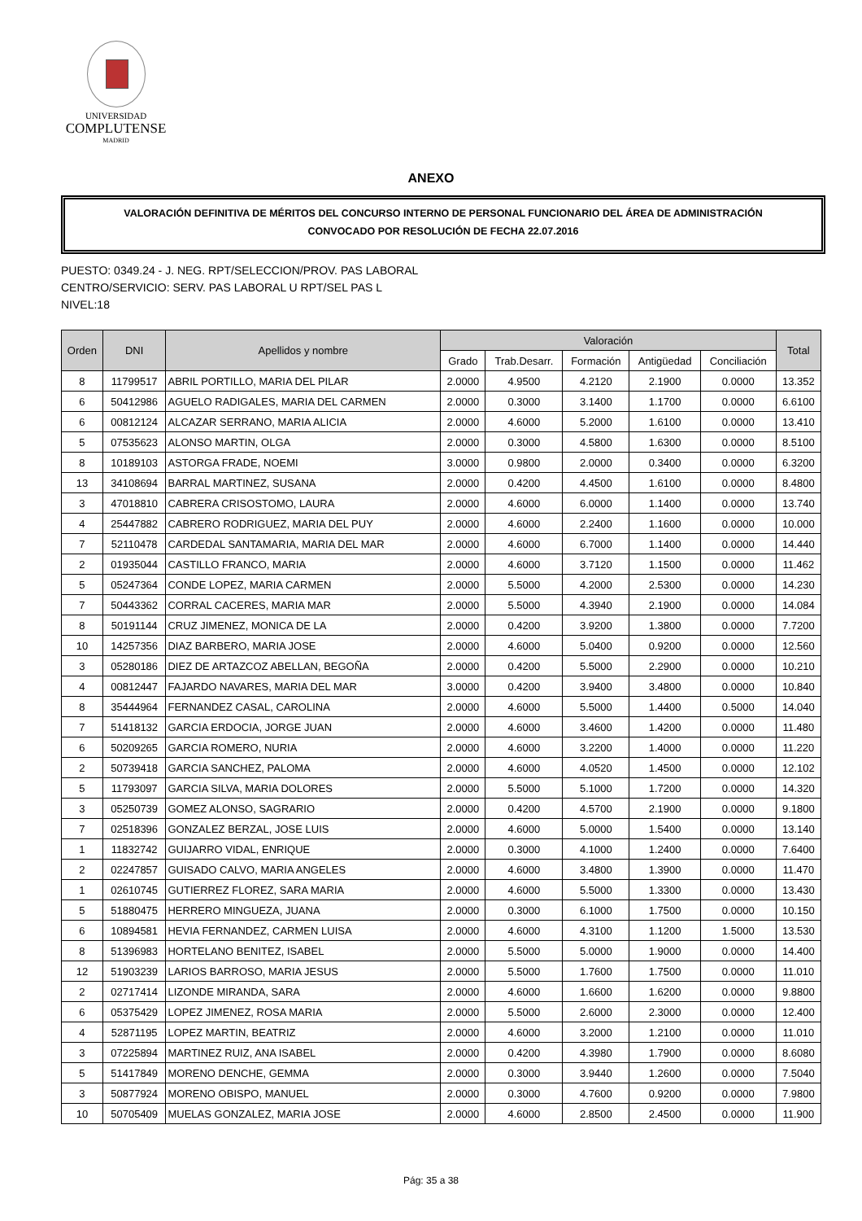UNIVERSIDAD
COMPLUTENSE
MADRID
ANEXO
VALORACIÓN DEFINITIVA DE MÉRITOS DEL CONCURSO INTERNO DE PERSONAL FUNCIONARIO DEL ÁREA DE ADMINISTRACIÓN
CONVOCADO POR RESOLUCIÓN DE FECHA 22.07.2016
PUESTO: 0349.24 - J. NEG. RPT/SELECCION/PROV. PAS LABORAL
CENTRO/SERVICIO: SERV. PAS LABORAL U RPT/SEL PAS L
NIVEL:18
| Orden | DNI | Apellidos y nombre | Valoración | | | | | Total |
| --- | --- | --- | --- | --- | --- | --- | --- | --- |
| | | | Grado | Trab.Desarr. | Formación | Antigüedad | Conciliación | |
| 8 | 11799517 | ABRIL PORTILLO, MARIA DEL PILAR | 2.0000 | 4.9500 | 4.2120 | 2.1900 | 0.0000 | 13.352 |
| 6 | 50412986 | AGUELO RADIGALES, MARIA DEL CARMEN | 2.0000 | 0.3000 | 3.1400 | 1.1700 | 0.0000 | 6.6100 |
| 6 | 00812124 | ALCAZAR SERRANO, MARIA ALICIA | 2.0000 | 4.6000 | 5.2000 | 1.6100 | 0.0000 | 13.410 |
| 5 | 07535623 | ALONSO MARTIN, OLGA | 2.0000 | 0.3000 | 4.5800 | 1.6300 | 0.0000 | 8.5100 |
| 8 | 10189103 | ASTORGA FRADE, NOEMI | 3.0000 | 0.9800 | 2.0000 | 0.3400 | 0.0000 | 6.3200 |
| 13 | 34108694 | BARRAL MARTINEZ, SUSANA | 2.0000 | 0.4200 | 4.4500 | 1.6100 | 0.0000 | 8.4800 |
| 3 | 47018810 | CABRERA CRISOSTOMO, LAURA | 2.0000 | 4.6000 | 6.0000 | 1.1400 | 0.0000 | 13.740 |
| 4 | 25447882 | CABRERO RODRIGUEZ, MARIA DEL PUY | 2.0000 | 4.6000 | 2.2400 | 1.1600 | 0.0000 | 10.000 |
| 7 | 52110478 | CARDEDAL SANTAMARIA, MARIA DEL MAR | 2.0000 | 4.6000 | 6.7000 | 1.1400 | 0.0000 | 14.440 |
| 2 | 01935044 | CASTILLO FRANCO, MARIA | 2.0000 | 4.6000 | 3.7120 | 1.1500 | 0.0000 | 11.462 |
| 5 | 05247364 | CONDE LOPEZ, MARIA CARMEN | 2.0000 | 5.5000 | 4.2000 | 2.5300 | 0.0000 | 14.230 |
| 7 | 50443362 | CORRAL CACERES, MARIA MAR | 2.0000 | 5.5000 | 4.3940 | 2.1900 | 0.0000 | 14.084 |
| 8 | 50191144 | CRUZ JIMENEZ, MONICA DE LA | 2.0000 | 0.4200 | 3.9200 | 1.3800 | 0.0000 | 7.7200 |
| 10 | 14257356 | DIAZ BARBERO, MARIA JOSE | 2.0000 | 4.6000 | 5.0400 | 0.9200 | 0.0000 | 12.560 |
| 3 | 05280186 | DIEZ DE ARTAZCOZ ABELLAN, BEGOÑA | 2.0000 | 0.4200 | 5.5000 | 2.2900 | 0.0000 | 10.210 |
| 4 | 00812447 | FAJARDO NAVARES, MARIA DEL MAR | 3.0000 | 0.4200 | 3.9400 | 3.4800 | 0.0000 | 10.840 |
| 8 | 35444964 | FERNANDEZ CASAL, CAROLINA | 2.0000 | 4.6000 | 5.5000 | 1.4400 | 0.5000 | 14.040 |
| 7 | 51418132 | GARCIA ERDOCIA, JORGE JUAN | 2.0000 | 4.6000 | 3.4600 | 1.4200 | 0.0000 | 11.480 |
| 6 | 50209265 | GARCIA ROMERO, NURIA | 2.0000 | 4.6000 | 3.2200 | 1.4000 | 0.0000 | 11.220 |
| 2 | 50739418 | GARCIA SANCHEZ, PALOMA | 2.0000 | 4.6000 | 4.0520 | 1.4500 | 0.0000 | 12.102 |
| 5 | 11793097 | GARCIA SILVA, MARIA DOLORES | 2.0000 | 5.5000 | 5.1000 | 1.7200 | 0.0000 | 14.320 |
| 3 | 05250739 | GOMEZ ALONSO, SAGRARIO | 2.0000 | 0.4200 | 4.5700 | 2.1900 | 0.0000 | 9.1800 |
| 7 | 02518396 | GONZALEZ BERZAL, JOSE LUIS | 2.0000 | 4.6000 | 5.0000 | 1.5400 | 0.0000 | 13.140 |
| 1 | 11832742 | GUIJARRO VIDAL, ENRIQUE | 2.0000 | 0.3000 | 4.1000 | 1.2400 | 0.0000 | 7.6400 |
| 2 | 02247857 | GUISADO CALVO, MARIA ANGELES | 2.0000 | 4.6000 | 3.4800 | 1.3900 | 0.0000 | 11.470 |
| 1 | 02610745 | GUTIERREZ FLOREZ, SARA MARIA | 2.0000 | 4.6000 | 5.5000 | 1.3300 | 0.0000 | 13.430 |
| 5 | 51880475 | HERRERO MINGUEZA, JUANA | 2.0000 | 0.3000 | 6.1000 | 1.7500 | 0.0000 | 10.150 |
| 6 | 10894581 | HEVIA FERNANDEZ, CARMEN LUISA | 2.0000 | 4.6000 | 4.3100 | 1.1200 | 1.5000 | 13.530 |
| 8 | 51396983 | HORTELANO BENITEZ, ISABEL | 2.0000 | 5.5000 | 5.0000 | 1.9000 | 0.0000 | 14.400 |
| 12 | 51903239 | LARIOS BARROSO, MARIA JESUS | 2.0000 | 5.5000 | 1.7600 | 1.7500 | 0.0000 | 11.010 |
| 2 | 02717414 | LIZONDE MIRANDA, SARA | 2.0000 | 4.6000 | 1.6600 | 1.6200 | 0.0000 | 9.8800 |
| 6 | 05375429 | LOPEZ JIMENEZ, ROSA MARIA | 2.0000 | 5.5000 | 2.6000 | 2.3000 | 0.0000 | 12.400 |
| 4 | 52871195 | LOPEZ MARTIN, BEATRIZ | 2.0000 | 4.6000 | 3.2000 | 1.2100 | 0.0000 | 11.010 |
| 3 | 07225894 | MARTINEZ RUIZ, ANA ISABEL | 2.0000 | 0.4200 | 4.3980 | 1.7900 | 0.0000 | 8.6080 |
| 5 | 51417849 | MORENO DENCHE, GEMMA | 2.0000 | 0.3000 | 3.9440 | 1.2600 | 0.0000 | 7.5040 |
| 3 | 50877924 | MORENO OBISPO, MANUEL | 2.0000 | 0.3000 | 4.7600 | 0.9200 | 0.0000 | 7.9800 |
| 10 | 50705409 | MUELAS GONZALEZ, MARIA JOSE | 2.0000 | 4.6000 | 2.8500 | 2.4500 | 0.0000 | 11.900 |
Pág: 35 a 38